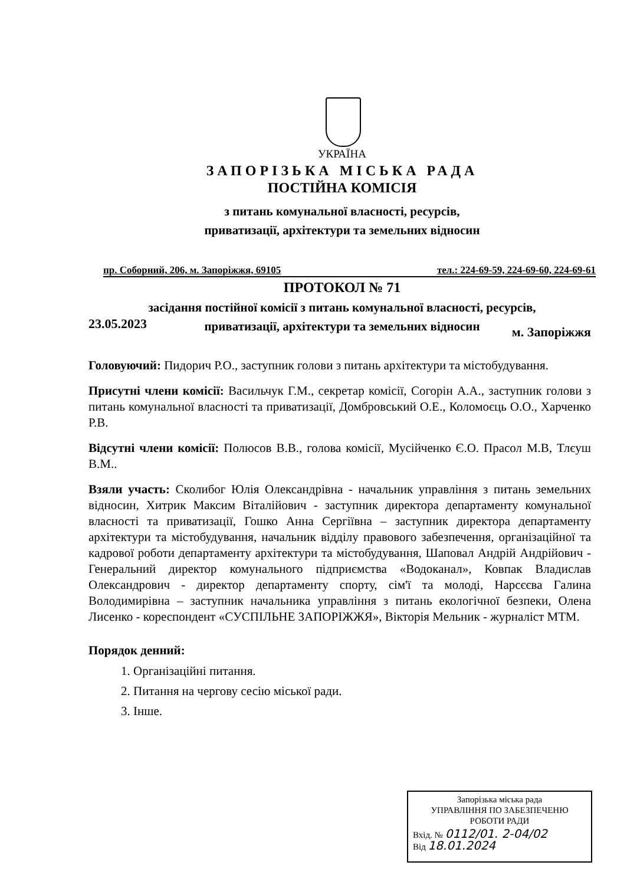УКРАЇНА
ЗАПОРІЗЬКА МІСЬКА РАДА
ПОСТІЙНА КОМІСІЯ
з питань комунальної власності, ресурсів,
приватизації, архітектури та земельних відносин
пр. Соборний, 206, м. Запоріжжя, 69105 тел.: 224-69-59, 224-69-60, 224-69-61
ПРОТОКОЛ № 71
засідання постійної комісії з питань комунальної власності, ресурсів,
приватизації, архітектури та земельних відносин
23.05.2023 м. Запоріжжя
Головуючий: Пидорич Р.О., заступник голови з питань архітектури та містобудування.
Присутні члени комісії: Васильчук Г.М., секретар комісії, Согорін А.А., заступник голови з питань комунальної власності та приватизації, Домбровський О.Е., Коломоєць О.О., Харченко Р.В.
Відсутні члени комісії: Полюсов В.В., голова комісії, Мусійченко Є.О. Прасол М.В, Тлєуш В.М..
Взяли участь: Сколибог Юлія Олександрівна - начальник управління з питань земельних відносин, Хитрик Максим Віталійович - заступник директора департаменту комунальної власності та приватизації, Гошко Анна Сергіївна – заступник директора департаменту архітектури та містобудування, начальник відділу правового забезпечення, організаційної та кадрової роботи департаменту архітектури та містобудування, Шаповал Андрій Андрійович - Генеральний директор комунального підприємства «Водоканал», Ковпак Владислав Олександрович - директор департаменту спорту, сім'ї та молоді, Нарсєєва Галина Володимирівна – заступник начальника управління з питань екологічної безпеки, Олена Лисенко - кореспондент «СУСПІЛЬНЕ ЗАПОРІЖЖЯ», Вікторія Мельник - журналіст МТМ.
Порядок денний:
1. Організаційні питання.
2. Питання на чергову сесію міської ради.
3. Інше.
Запорізька міська рада
УПРАВЛІННЯ ПО ЗАБЕЗПЕЧЕНЮ
РОБОТИ РАДИ
Вхід. № 0112/01. 2-04/02
Від 18.01.2024